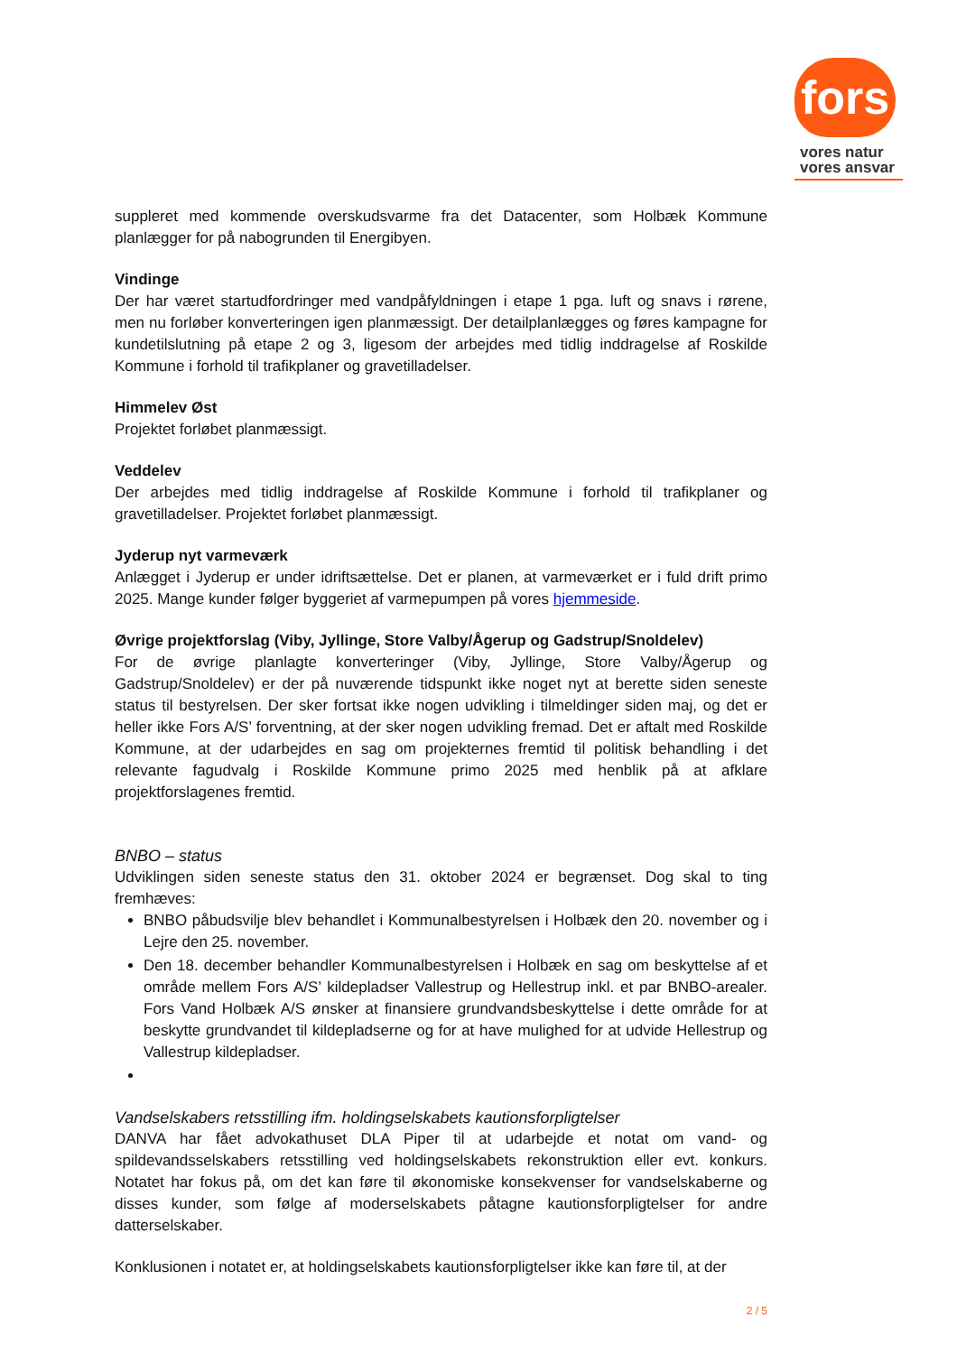fors
vores natur
vores ansvar
suppleret med kommende overskudsvarme fra det Datacenter, som Holbæk Kommune planlægger for på nabogrunden til Energibyen.
Vindinge
Der har været startudfordringer med vandpåfyldningen i etape 1 pga. luft og snavs i rørene, men nu forløber konverteringen igen planmæssigt. Der detailplanlægges og føres kampagne for kundetilslutning på etape 2 og 3, ligesom der arbejdes med tidlig inddragelse af Roskilde Kommune i forhold til trafikplaner og gravetilladelser.
Himmelev Øst
Projektet forløbet planmæssigt.
Veddelev
Der arbejdes med tidlig inddragelse af Roskilde Kommune i forhold til trafikplaner og gravetilladelser. Projektet forløbet planmæssigt.
Jyderup nyt varmeværk
Anlægget i Jyderup er under idriftsættelse. Det er planen, at varmeværket er i fuld drift primo 2025. Mange kunder følger byggeriet af varmepumpen på vores hjemmeside.
Øvrige projektforslag (Viby, Jyllinge, Store Valby/Ågerup og Gadstrup/Snoldelev)
For de øvrige planlagte konverteringer (Viby, Jyllinge, Store Valby/Ågerup og Gadstrup/Snoldelev) er der på nuværende tidspunkt ikke noget nyt at berette siden seneste status til bestyrelsen. Der sker fortsat ikke nogen udvikling i tilmeldinger siden maj, og det er heller ikke Fors A/S’ forventning, at der sker nogen udvikling fremad. Det er aftalt med Roskilde Kommune, at der udarbejdes en sag om projekternes fremtid til politisk behandling i det relevante fagudvalg i Roskilde Kommune primo 2025 med henblik på at afklare projektforslagenes fremtid.
BNBO – status
Udviklingen siden seneste status den 31. oktober 2024 er begrænset. Dog skal to ting fremhæves:
BNBO påbudsvilje blev behandlet i Kommunalbestyrelsen i Holbæk den 20. november og i Lejre den 25. november.
Den 18. december behandler Kommunalbestyrelsen i Holbæk en sag om beskyttelse af et område mellem Fors A/S’ kildepladser Vallestrup og Hellestrup inkl. et par BNBO-arealer. Fors Vand Holbæk A/S ønsker at finansiere grundvandsbeskyttelse i dette område for at beskytte grundvandet til kildepladserne og for at have mulighed for at udvide Hellestrup og Vallestrup kildepladser.
Vandselskabers retsstilling ifm. holdingselskabets kautionsforpligtelser
DANVA har fået advokathuset DLA Piper til at udarbejde et notat om vand- og spildevandsselskabers retsstilling ved holdingselskabets rekonstruktion eller evt. konkurs. Notatet har fokus på, om det kan føre til økonomiske konsekvenser for vandselskaberne og disses kunder, som følge af moderselskabets påtagne kautionsforpligtelser for andre datterselskaber.
Konklusionen i notatet er, at holdingselskabets kautionsforpligtelser ikke kan føre til, at der
2 / 5